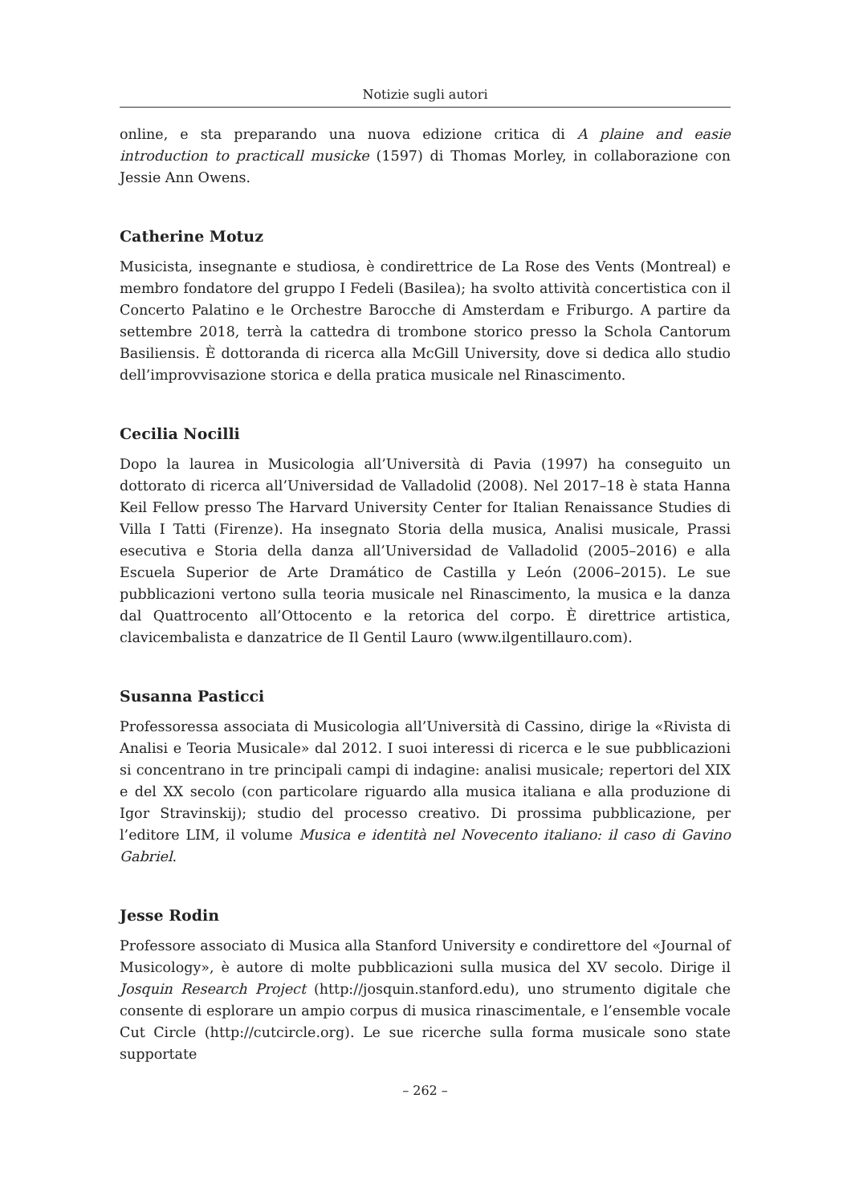Notizie sugli autori
online, e sta preparando una nuova edizione critica di A plaine and easie introduction to practicall musicke (1597) di Thomas Morley, in collaborazione con Jessie Ann Owens.
Catherine Motuz
Musicista, insegnante e studiosa, è condirettrice de La Rose des Vents (Montreal) e membro fondatore del gruppo I Fedeli (Basilea); ha svolto attività concertistica con il Concerto Palatino e le Orchestre Barocche di Amsterdam e Friburgo. A partire da settembre 2018, terrà la cattedra di trombone storico presso la Schola Cantorum Basiliensis. È dottoranda di ricerca alla McGill University, dove si dedica allo studio dell’improvvisazione storica e della pratica musicale nel Rinascimento.
Cecilia Nocilli
Dopo la laurea in Musicologia all’Università di Pavia (1997) ha conseguito un dottorato di ricerca all’Universidad de Valladolid (2008). Nel 2017–18 è stata Hanna Keil Fellow presso The Harvard University Center for Italian Renaissance Studies di Villa I Tatti (Firenze). Ha insegnato Storia della musica, Analisi musicale, Prassi esecutiva e Storia della danza all’Universidad de Valladolid (2005–2016) e alla Escuela Superior de Arte Dramático de Castilla y León (2006–2015). Le sue pubblicazioni vertono sulla teoria musicale nel Rinascimento, la musica e la danza dal Quattrocento all’Ottocento e la retorica del corpo. È direttrice artistica, clavicembalista e danzatrice de Il Gentil Lauro (www.ilgentillauro.com).
Susanna Pasticci
Professoressa associata di Musicologia all’Università di Cassino, dirige la «Rivista di Analisi e Teoria Musicale» dal 2012. I suoi interessi di ricerca e le sue pubblicazioni si concentrano in tre principali campi di indagine: analisi musicale; repertori del XIX e del XX secolo (con particolare riguardo alla musica italiana e alla produzione di Igor Stravinskij); studio del processo creativo. Di prossima pubblicazione, per l’editore LIM, il volume Musica e identità nel Novecento italiano: il caso di Gavino Gabriel.
Jesse Rodin
Professore associato di Musica alla Stanford University e condirettore del «Journal of Musicology», è autore di molte pubblicazioni sulla musica del XV secolo. Dirige il Josquin Research Project (http://josquin.stanford.edu), uno strumento digitale che consente di esplorare un ampio corpus di musica rinascimentale, e l’ensemble vocale Cut Circle (http://cutcircle.org). Le sue ricerche sulla forma musicale sono state supportate
– 262 –